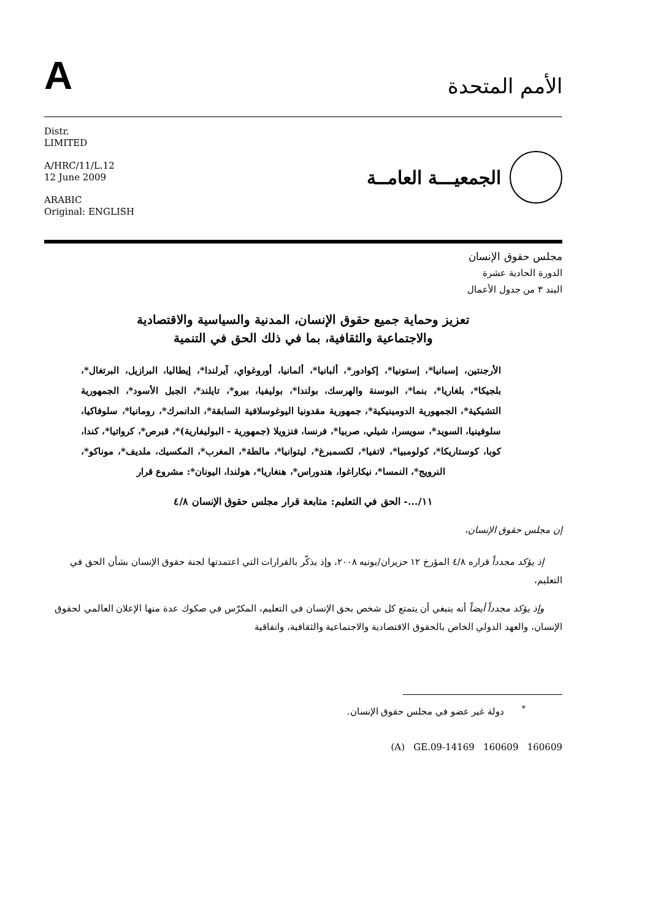A
الأمم المتحدة
Distr.
LIMITED
A/HRC/11/L.12
12 June 2009
ARABIC
Original: ENGLISH
الجمعيـــة العامــة
مجلس حقوق الإنسان
الدورة الحادية عشرة
البند ٣ من جدول الأعمال
تعزيز وحماية جميع حقوق الإنسان، المدنية والسياسية والاقتصادية والاجتماعية والثقافية، بما في ذلك الحق في التنمية
الأرجنتين، إسبانيا*، إستونيا*، إكوادور*، ألبانيا*، ألمانيا، أوروغواي، آيرلندا*، إيطاليا، البرازيل، البرتغال*، بلجيكا*، بلغاريا*، بنما*، البوسنة والهرسك، بولندا*، بوليفيا، بيرو*، تايلند*، الجبل الأسود*، الجمهورية التشيكية*، الجمهورية الدومينيكية*، جمهورية مقدونيا اليوغوسلافية السابقة*، الدانمرك*، رومانيا*، سلوفاكيا، سلوفينيا، السويد*، سويسرا، شيلي، صربيا*، فرنسا، فنزويلا (جمهورية - البوليفارية)*، قبرص*، كرواتيا*، كندا، كوبا، كوستاريكا*، كولومبيا*، لاتفيا*، لكسمبرغ*، ليتوانيا*، مالطة*، المغرب*، المكسيك، ملديف*، موناكو*، النرويج*، النمسا*، نيكاراغوا، هندوراس*، هنغاريا*، هولندا، اليونان*: مشروع قرار
١١/...- الحق في التعليم: متابعة قرار مجلس حقوق الإنسان ٤/٨
إن مجلس حقوق الإنسان،
إذ يؤكد مجدداً قراره ٤/٨ المؤرخ ١٢ حزيران/يونيه ٢٠٠٨، وإذ يذكّر بالقرارات التي اعتمدتها لجنة حقوق الإنسان بشأن الحق في التعليم،
وإذ يؤكد مجدداً أيضاً أنه ينبغي أن يتمتع كل شخص بحق الإنسان في التعليم، المكرّس في صكوك عدة منها الإعلان العالمي لحقوق الإنسان، والعهد الدولي الخاص بالحقوق الاقتصادية والاجتماعية والثقافية، واتفاقية
<sup>*</sup> دولة غير عضو في مجلس حقوق الإنسان.
(A) GE.09-14169 160609 160609